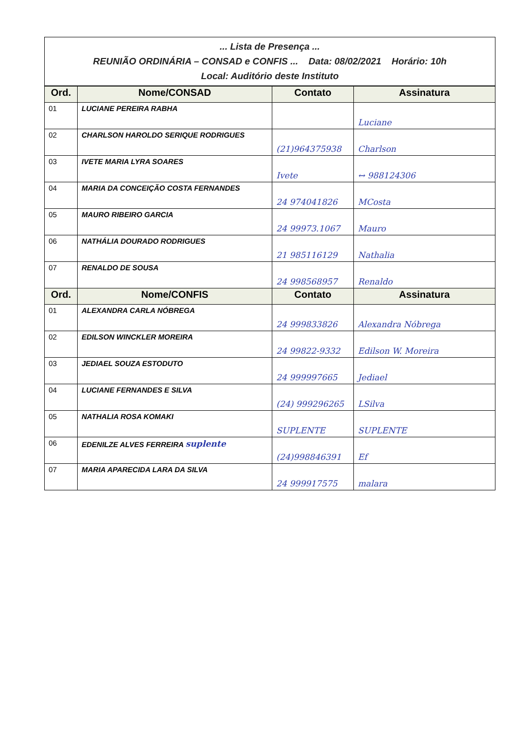... Lista de Presença ...
REUNIÃO ORDINÁRIA – CONSAD e CONFIS ... Data: 08/02/2021 Horário: 10h
Local: Auditório deste Instituto
| Ord. | Nome/CONSAD | Contato | Assinatura |
| --- | --- | --- | --- |
| 01 | LUCIANE PEREIRA RABHA | | Luciane |
| 02 | CHARLSON HAROLDO SERIQUE RODRIGUES | (21)964375938 | Charlson |
| 03 | IVETE MARIA LYRA SOARES | Ivete | ↔ 988124306 |
| 04 | MARIA DA CONCEIÇÃO COSTA FERNANDES | 24 974041826 | MCosta |
| 05 | MAURO RIBEIRO GARCIA | 24 99973.1067 | Mauro |
| 06 | NATHÁLIA DOURADO RODRIGUES | 21 985116129 | Nathalia |
| 07 | RENALDO DE SOUSA | 24 998568957 | Renaldo |
| Ord. | Nome/CONFIS | Contato | Assinatura |
| 01 | ALEXANDRA CARLA NÓBREGA | 24 999833826 | Alexandra Nóbrega |
| 02 | EDILSON WINCKLER MOREIRA | 24 99822-9332 | Edilson W. Moreira |
| 03 | JEDIAEL SOUZA ESTODUTO | 24 999997665 | Jediael |
| 04 | LUCIANE FERNANDES E SILVA | (24) 999296265 | LSilva |
| 05 | NATHALIA ROSA KOMAKI | SUPLENTE | SUPLENTE |
| 06 | EDENILZE ALVES FERREIRA suplente | (24)998846391 | Ef |
| 07 | MARIA APARECIDA LARA DA SILVA | 24 999917575 | malara |